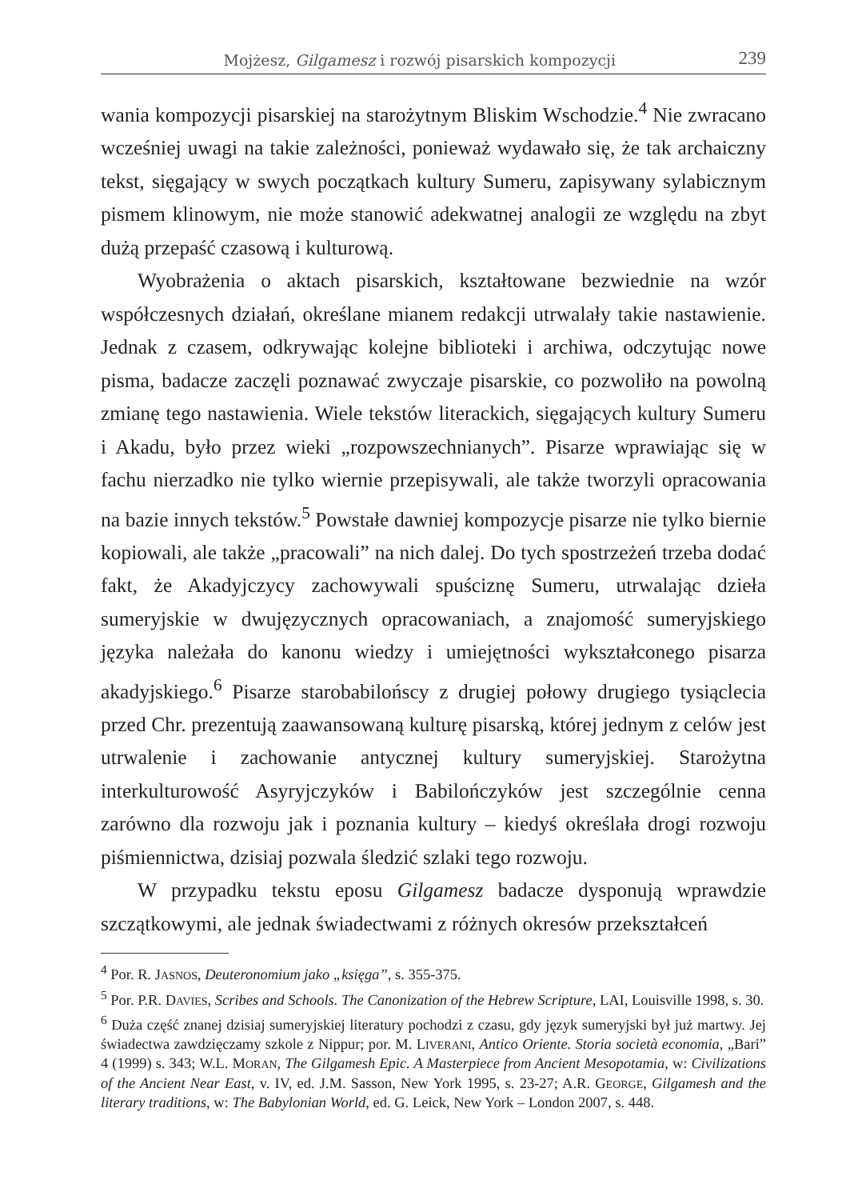Mojżesz, Gilgamesz i rozwój pisarskich kompozycji 239
wania kompozycji pisarskiej na starożytnym Bliskim Wschodzie.<sup>4</sup> Nie zwracano wcześniej uwagi na takie zależności, ponieważ wydawało się, że tak archaiczny tekst, sięgający w swych początkach kultury Sumeru, zapisywany sylabicznym pismem klinowym, nie może stanowić adekwatnej analogii ze względu na zbyt dużą przepaść czasową i kulturową.
Wyobrażenia o aktach pisarskich, kształtowane bezwiednie na wzór współczesnych działań, określane mianem redakcji utrwalały takie nastawienie. Jednak z czasem, odkrywając kolejne biblioteki i archiwa, odczytując nowe pisma, badacze zaczęli poznawać zwyczaje pisarskie, co pozwoliło na powolną zmianę tego nastawienia. Wiele tekstów literackich, sięgających kultury Sumeru i Akadu, było przez wieki „rozpowszechnianych”. Pisarze wprawiając się w fachu nierzadko nie tylko wiernie przepisywali, ale także tworzyli opracowania na bazie innych tekstów.<sup>5</sup> Powstałe dawniej kompozycje pisarze nie tylko biernie kopiowali, ale także „pracowali” na nich dalej. Do tych spostrzeżeń trzeba dodać fakt, że Akadyjczycy zachowywali spuściznę Sumeru, utrwalając dzieła sumeryjskie w dwujęzycznych opracowaniach, a znajomość sumeryjskiego języka należała do kanonu wiedzy i umiejętności wykształconego pisarza akadyjskiego.<sup>6</sup> Pisarze starobabilońscy z drugiej połowy drugiego tysiąclecia przed Chr. prezentują zaawansowaną kulturę pisarską, której jednym z celów jest utrwalenie i zachowanie antycznej kultury sumeryjskiej. Starożytna interkulturowość Asyryjczyków i Babilończyków jest szczególnie cenna zarówno dla rozwoju jak i poznania kultury – kiedyś określała drogi rozwoju piśmiennictwa, dzisiaj pozwala śledzić szlaki tego rozwoju.
W przypadku tekstu eposu Gilgamesz badacze dysponują wprawdzie szczątkowymi, ale jednak świadectwami z różnych okresów przekształceń
<sup>4</sup> Por. R. JASNOS, Deuteronomium jako „księga”, s. 355-375.
<sup>5</sup> Por. P.R. DAVIES, Scribes and Schools. The Canonization of the Hebrew Scripture, LAI, Louisville 1998, s. 30.
<sup>6</sup> Duża część znanej dzisiaj sumeryjskiej literatury pochodzi z czasu, gdy język sumeryjski był już martwy. Jej świadectwa zawdzięczamy szkole z Nippur; por. M. LIVERANI, Antico Oriente. Storia società economia, „Bari” 4 (1999) s. 343; W.L. MORAN, The Gilgamesh Epic. A Masterpiece from Ancient Mesopotamia, w: Civilizations of the Ancient Near East, v. IV, ed. J.M. Sasson, New York 1995, s. 23-27; A.R. GEORGE, Gilgamesh and the literary traditions, w: The Babylonian World, ed. G. Leick, New York – London 2007, s. 448.